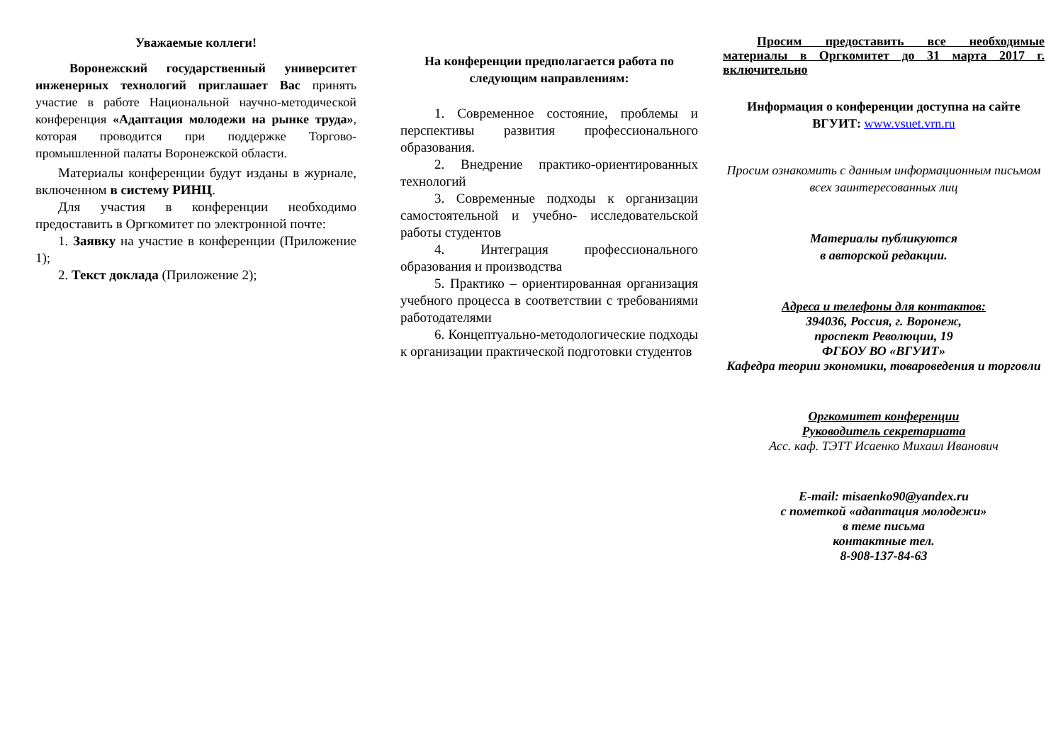Уважаемые коллеги!
Воронежский государственный университет инженерных технологий приглашает Вас принять участие в работе Национальной научно-методической конференция «Адаптация молодежи на рынке труда», которая проводится при поддержке Торгово-промышленной палаты Воронежской области.
Материалы конференции будут изданы в журнале, включенном в систему РИНЦ.
Для участия в конференции необходимо предоставить в Оргкомитет по электронной почте:
1. Заявку на участие в конференции (Приложение 1);
2. Текст доклада (Приложение 2);
На конференции предполагается работа по следующим направлениям:
1. Современное состояние, проблемы и перспективы развития профессионального образования.
2. Внедрение практико-ориентированных технологий
3. Современные подходы к организации самостоятельной и учебно- исследовательской работы студентов
4. Интеграция профессионального образования и производства
5. Практико – ориентированная организация учебного процесса в соответствии с требованиями работодателями
6. Концептуально-методологические подходы к организации практической подготовки студентов
Просим предоставить все необходимые материалы в Оргкомитет до 31 марта 2017 г. включительно
Информация о конференции доступна на сайте ВГУИТ: www.vsuet.vrn.ru
Просим ознакомить с данным информационным письмом всех заинтересованных лиц
Материалы публикуются
в авторской редакции.
Адреса и телефоны для контактов:
394036, Россия, г. Воронеж,
проспект Революции, 19
ФГБОУ ВО «ВГУИТ»
Кафедра теории экономики, товароведения и торговли
Оргкомитет конференции
Руководитель секретариата
Асс. каф. ТЭТТ Исаенко Михаил Иванович
E-mail: misaenko90@yandex.ru
с пометкой «адаптация молодежи»
в теме письма
контактные тел.
8-908-137-84-63